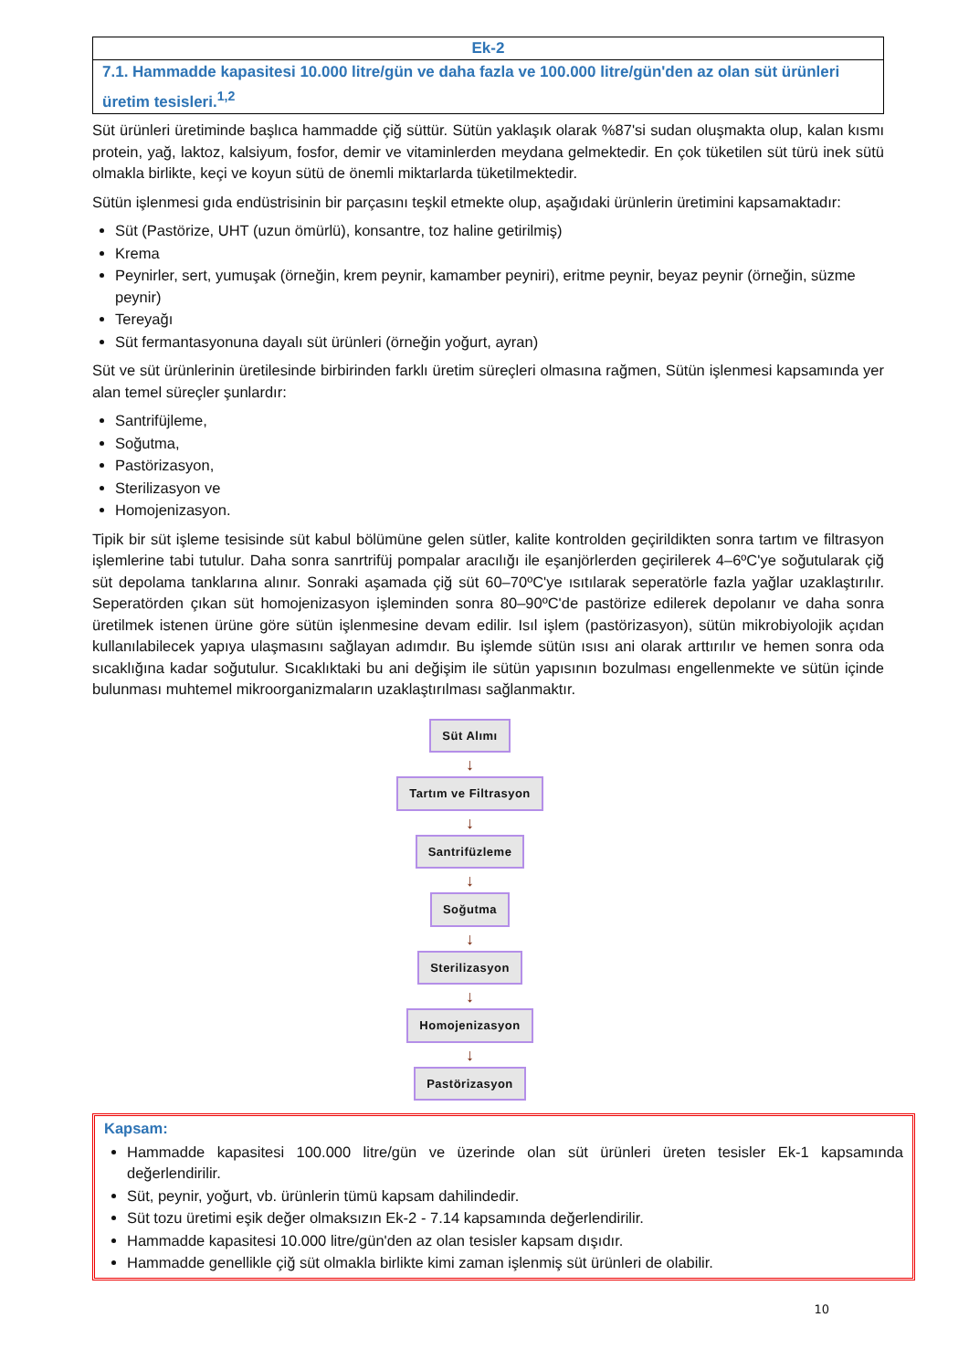Ek-2
7.1. Hammadde kapasitesi 10.000 litre/gün ve daha fazla ve 100.000 litre/gün'den az olan süt ürünleri üretim tesisleri.<sup>1,2</sup>
Süt ürünleri üretiminde başlıca hammadde çiğ süttür. Sütün yaklaşık olarak %87'si sudan oluşmakta olup, kalan kısmı protein, yağ, laktoz, kalsiyum, fosfor, demir ve vitaminlerden meydana gelmektedir. En çok tüketilen süt türü inek sütü olmakla birlikte, keçi ve koyun sütü de önemli miktarlarda tüketilmektedir.
Sütün işlenmesi gıda endüstrisinin bir parçasını teşkil etmekte olup, aşağıdaki ürünlerin üretimini kapsamaktadır:
Süt (Pastörize, UHT (uzun ömürlü), konsantre, toz haline getirilmiş)
Krema
Peynirler, sert, yumuşak (örneğin, krem peynir, kamamber peyniri), eritme peynir, beyaz peynir (örneğin, süzme peynir)
Tereyağı
Süt fermantasyonuna dayalı süt ürünleri (örneğin yoğurt, ayran)
Süt ve süt ürünlerinin üretilesinde birbirinden farklı üretim süreçleri olmasına rağmen, Sütün işlenmesi kapsamında yer alan temel süreçler şunlardır:
Santrifüjleme,
Soğutma,
Pastörizasyon,
Sterilizasyon ve
Homojenizasyon.
Tipik bir süt işleme tesisinde süt kabul bölümüne gelen sütler, kalite kontrolden geçirildikten sonra tartım ve filtrasyon işlemlerine tabi tutulur. Daha sonra sanrtrifüj pompalar aracılığı ile eşanjörlerden geçirilerek 4–6ºC'ye soğutularak çiğ süt depolama tanklarına alınır. Sonraki aşamada çiğ süt 60–70ºC'ye ısıtılarak seperatörle fazla yağlar uzaklaştırılır. Seperatörden çıkan süt homojenizasyon işleminden sonra 80–90ºC'de pastörize edilerek depolanır ve daha sonra üretilmek istenen ürüne göre sütün işlenmesine devam edilir. Isıl işlem (pastörizasyon), sütün mikrobiyolojik açıdan kullanılabilecek yapıya ulaşmasını sağlayan adımdır. Bu işlemde sütün ısısı ani olarak arttırılır ve hemen sonra oda sıcaklığına kadar soğutulur. Sıcaklıktaki bu ani değişim ile sütün yapısının bozulması engellenmekte ve sütün içinde bulunması muhtemel mikroorganizmaların uzaklaştırılması sağlanmaktır.
Süt Alımı
↓
Tartım ve Filtrasyon
↓
Santrifüzleme
↓
Soğutma
↓
Sterilizasyon
↓
Homojenizasyon
↓
Pastörizasyon
Kapsam:
Hammadde kapasitesi 100.000 litre/gün ve üzerinde olan süt ürünleri üreten tesisler Ek-1 kapsamında değerlendirilir.
Süt, peynir, yoğurt, vb. ürünlerin tümü kapsam dahilindedir.
Süt tozu üretimi eşik değer olmaksızın Ek-2 - 7.14 kapsamında değerlendirilir.
Hammadde kapasitesi 10.000 litre/gün'den az olan tesisler kapsam dışıdır.
Hammadde genellikle çiğ süt olmakla birlikte kimi zaman işlenmiş süt ürünleri de olabilir.
10